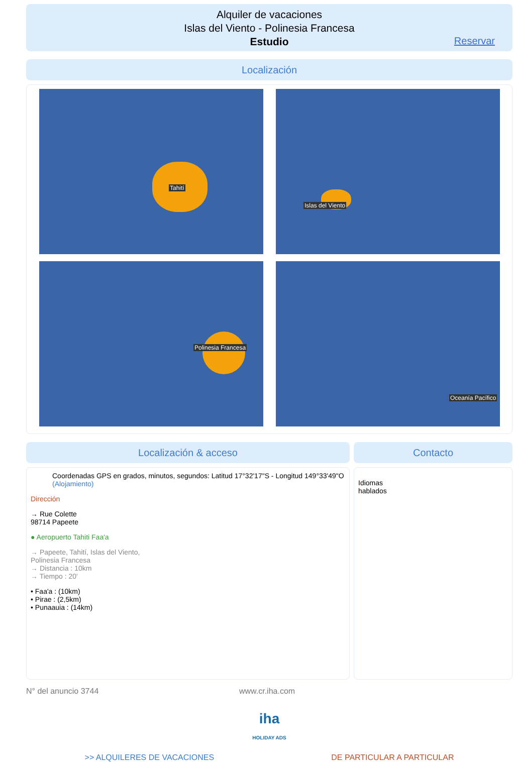Alquiler de vacaciones
Islas del Viento - Polinesia Francesa
Estudio
Reservar
Localización
Tahití
Islas del Viento
Polinesia Francesa
Oceanía Pacífico
Localización & acceso
Coordenadas GPS en grados, minutos, segundos: Latitud 17°32'17"S - Longitud 149°33'49"O (Alojamiento)
Dirección
→ Rue Colette
98714 Papeete
● Aeropuerto Tahiti Faa'a
→ Papeete, Tahití, Islas del Viento,
Polinesia Francesa
→ Distancia : 10km
→ Tiempo : 20'
• Faa'a : (10km)
• Pirae : (2,5km)
• Punaauia : (14km)
Contacto
Idiomas
hablados
N° del anuncio 3744 www.cr.iha.com
iha
HOLIDAY ADS
>> ALQUILERES DE VACACIONES DE PARTICULAR A PARTICULAR